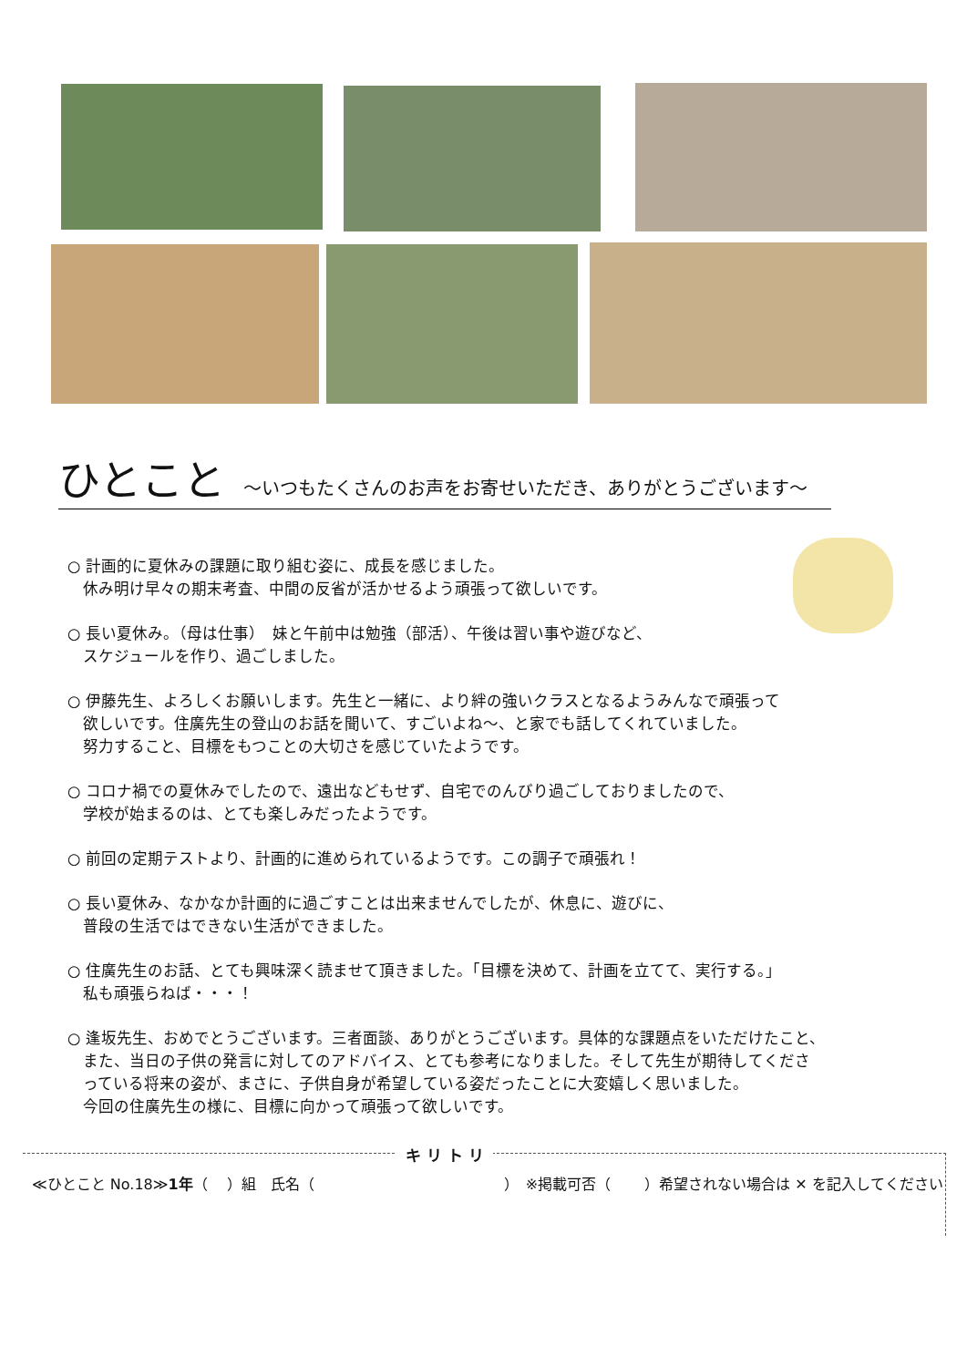ひとこと　～いつもたくさんのお声をお寄せいただき、ありがとうございます～
○ 計画的に夏休みの課題に取り組む姿に、成長を感じました。
　休み明け早々の期末考査、中間の反省が活かせるよう頑張って欲しいです。
○ 長い夏休み。（母は仕事）　妹と午前中は勉強（部活）、午後は習い事や遊びなど、
　スケジュールを作り、過ごしました。
○ 伊藤先生、よろしくお願いします。先生と一緒に、より絆の強いクラスとなるようみんなで頑張って
　欲しいです。住廣先生の登山のお話を聞いて、すごいよね～、と家でも話してくれていました。
　努力すること、目標をもつことの大切さを感じていたようです。
○ コロナ禍での夏休みでしたので、遠出などもせず、自宅でのんびり過ごしておりましたので、
　学校が始まるのは、とても楽しみだったようです。
○ 前回の定期テストより、計画的に進められているようです。この調子で頑張れ！
○ 長い夏休み、なかなか計画的に過ごすことは出来ませんでしたが、休息に、遊びに、
　普段の生活ではできない生活ができました。
○ 住廣先生のお話、とても興味深く読ませて頂きました。「目標を決めて、計画を立てて、実行する。」
　私も頑張らねば・・・！
○ 逢坂先生、おめでとうございます。三者面談、ありがとうございます。具体的な課題点をいただけたこと、
　また、当日の子供の発言に対してのアドバイス、とても参考になりました。そして先生が期待してくださ
　っている将来の姿が、まさに、子供自身が希望している姿だったことに大変嬉しく思いました。
　今回の住廣先生の様に、目標に向かって頑張って欲しいです。
キ リ ト リ
≪ひとこと No.18≫1年（　 ）組　氏名（　　　　　　　　　　　　　）　※掲載可否（　　 ）希望されない場合は ✕ を記入してください